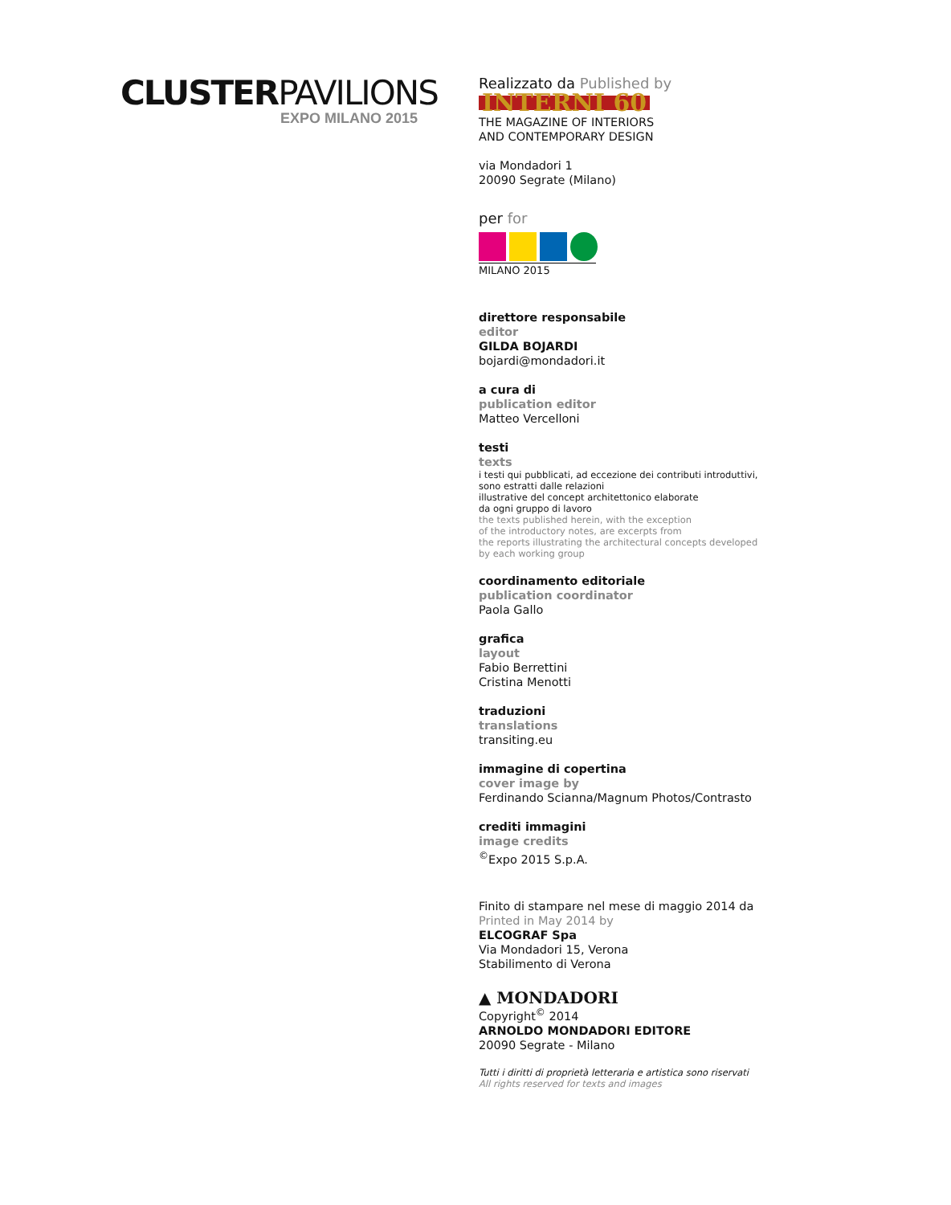CLUSTERPAVILIONS
EXPO MILANO 2015
Realizzato da Published by
INTERNI 60
THE MAGAZINE OF INTERIORS
AND CONTEMPORARY DESIGN
via Mondadori 1
20090 Segrate (Milano)
per for
MILANO 2015
direttore responsabile
editor
GILDA BOJARDI
bojardi@mondadori.it
a cura di
publication editor
Matteo Vercelloni
testi
texts
i testi qui pubblicati, ad eccezione dei contributi introduttivi,
sono estratti dalle relazioni
illustrative del concept architettonico elaborate
da ogni gruppo di lavoro
the texts published herein, with the exception
of the introductory notes, are excerpts from
the reports illustrating the architectural concepts developed
by each working group
coordinamento editoriale
publication coordinator
Paola Gallo
grafica
layout
Fabio Berrettini
Cristina Menotti
traduzioni
translations
transiting.eu
immagine di copertina
cover image by
Ferdinando Scianna/Magnum Photos/Contrasto
crediti immagini
image credits
<sup>©</sup>Expo 2015 S.p.A.
Finito di stampare nel mese di maggio 2014 da
Printed in May 2014 by
ELCOGRAF Spa
Via Mondadori 15, Verona
Stabilimento di Verona
▲ MONDADORI
Copyright<sup>©</sup> 2014
ARNOLDO MONDADORI EDITORE
20090 Segrate - Milano
Tutti i diritti di proprietà letteraria e artistica sono riservati
All rights reserved for texts and images